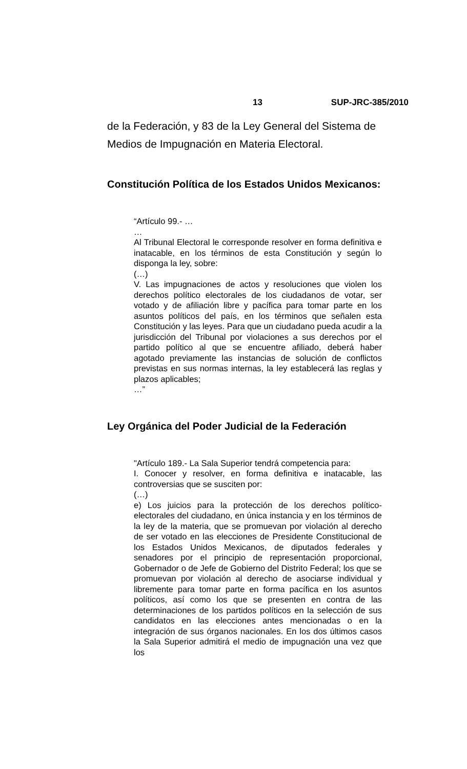13 SUP-JRC-385/2010
de la Federación, y 83 de la Ley General del Sistema de Medios de Impugnación en Materia Electoral.
Constitución Política de los Estados Unidos Mexicanos:
“Artículo 99.- …
…
Al Tribunal Electoral le corresponde resolver en forma definitiva e inatacable, en los términos de esta Constitución y según lo disponga la ley, sobre:
(…)
V. Las impugnaciones de actos y resoluciones que violen los derechos político electorales de los ciudadanos de votar, ser votado y de afiliación libre y pacífica para tomar parte en los asuntos políticos del país, en los términos que señalen esta Constitución y las leyes. Para que un ciudadano pueda acudir a la jurisdicción del Tribunal por violaciones a sus derechos por el partido político al que se encuentre afiliado, deberá haber agotado previamente las instancias de solución de conflictos previstas en sus normas internas, la ley establecerá las reglas y plazos aplicables;
…”
Ley Orgánica del Poder Judicial de la Federación
"Artículo 189.- La Sala Superior tendrá competencia para:
I. Conocer y resolver, en forma definitiva e inatacable, las controversias que se susciten por:
(…)
e) Los juicios para la protección de los derechos político-electorales del ciudadano, en única instancia y en los términos de la ley de la materia, que se promuevan por violación al derecho de ser votado en las elecciones de Presidente Constitucional de los Estados Unidos Mexicanos, de diputados federales y senadores por el principio de representación proporcional, Gobernador o de Jefe de Gobierno del Distrito Federal; los que se promuevan por violación al derecho de asociarse individual y libremente para tomar parte en forma pacífica en los asuntos políticos, así como los que se presenten en contra de las determinaciones de los partidos políticos en la selección de sus candidatos en las elecciones antes mencionadas o en la integración de sus órganos nacionales. En los dos últimos casos la Sala Superior admitirá el medio de impugnación una vez que los